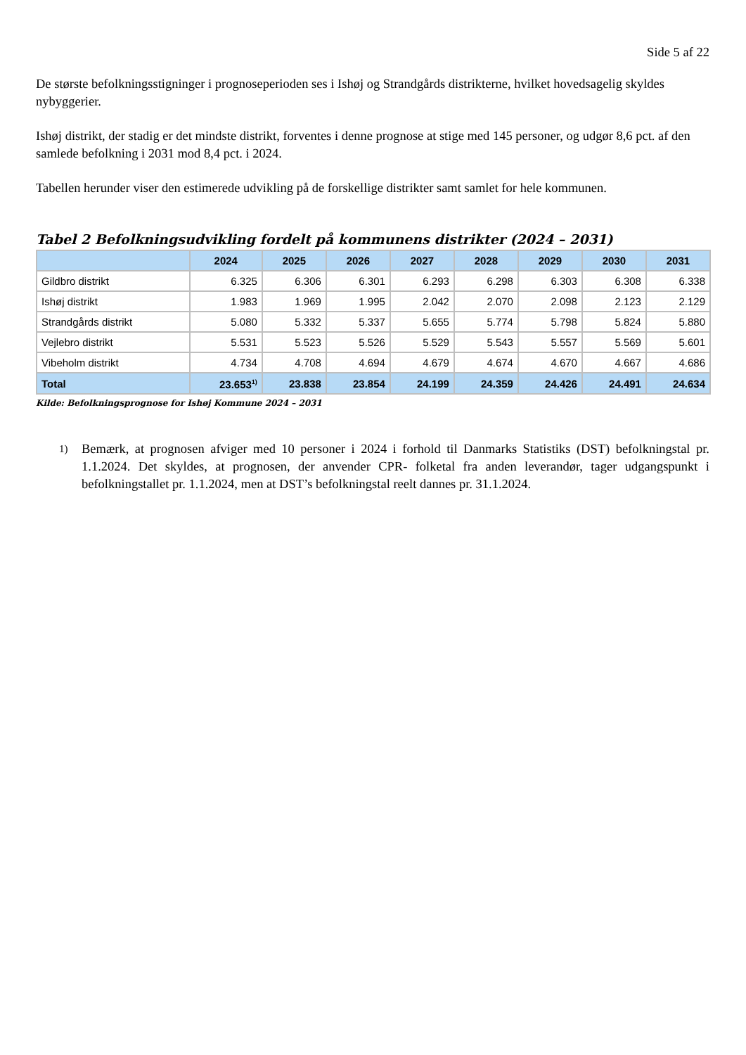Side 5 af 22
De største befolkningsstigninger i prognoseperioden ses i Ishøj og Strandgårds distrikterne, hvilket hovedsagelig skyldes nybyggerier.
Ishøj distrikt, der stadig er det mindste distrikt, forventes i denne prognose at stige med 145 personer, og udgør 8,6 pct. af den samlede befolkning i 2031 mod 8,4 pct. i 2024.
Tabellen herunder viser den estimerede udvikling på de forskellige distrikter samt samlet for hele kommunen.
Tabel 2 Befolkningsudvikling fordelt på kommunens distrikter (2024 – 2031)
| | 2024 | 2025 | 2026 | 2027 | 2028 | 2029 | 2030 | 2031 |
| --- | --- | --- | --- | --- | --- | --- | --- | --- |
| Gildbro distrikt | 6.325 | 6.306 | 6.301 | 6.293 | 6.298 | 6.303 | 6.308 | 6.338 |
| Ishøj distrikt | 1.983 | 1.969 | 1.995 | 2.042 | 2.070 | 2.098 | 2.123 | 2.129 |
| Strandgårds distrikt | 5.080 | 5.332 | 5.337 | 5.655 | 5.774 | 5.798 | 5.824 | 5.880 |
| Vejlebro distrikt | 5.531 | 5.523 | 5.526 | 5.529 | 5.543 | 5.557 | 5.569 | 5.601 |
| Vibeholm distrikt | 4.734 | 4.708 | 4.694 | 4.679 | 4.674 | 4.670 | 4.667 | 4.686 |
| Total | 23.653<sup>1)</sup> | 23.838 | 23.854 | 24.199 | 24.359 | 24.426 | 24.491 | 24.634 |
Kilde: Befolkningsprognose for Ishøj Kommune 2024 – 2031
1)
Bemærk, at prognosen afviger med 10 personer i 2024 i forhold til Danmarks Statistiks (DST) befolkningstal pr. 1.1.2024. Det skyldes, at prognosen, der anvender CPR- folketal fra anden leverandør, tager udgangspunkt i befolkningstallet pr. 1.1.2024, men at DST’s befolkningstal reelt dannes pr. 31.1.2024.